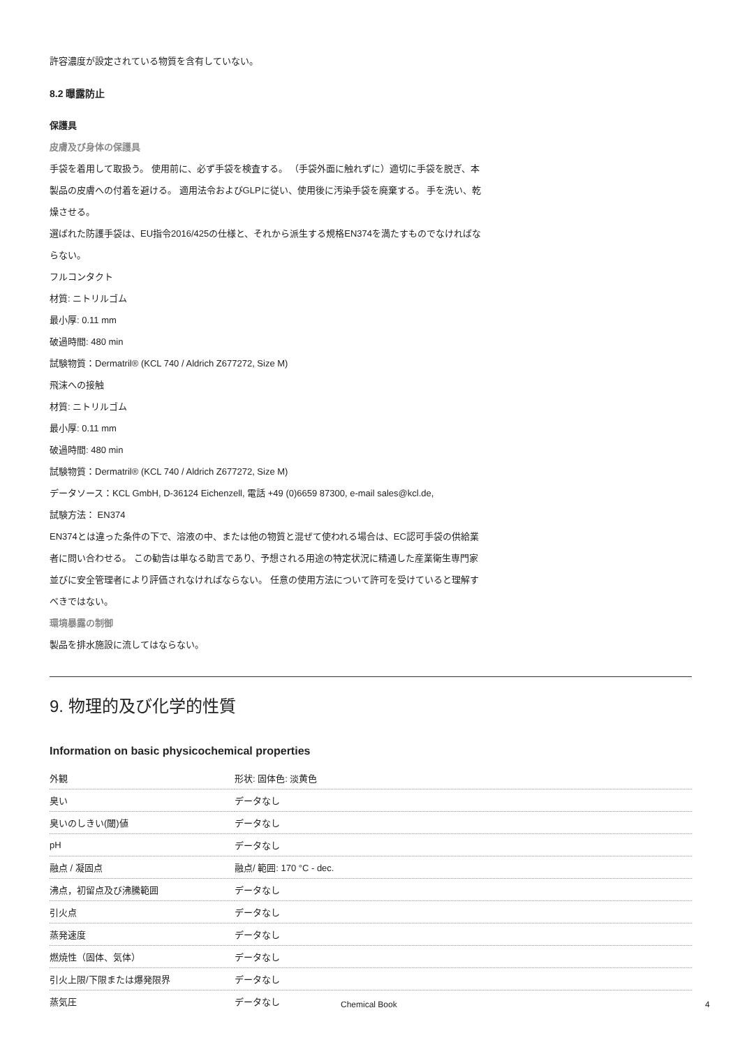許容濃度が設定されている物質を含有していない。
8.2 曝露防止
保護具
皮膚及び身体の保護具
手袋を着用して取扱う。 使用前に、必ず手袋を検査する。 （手袋外面に触れずに）適切に手袋を脱ぎ、本製品の皮膚への付着を避ける。 適用法令およびGLPに従い、使用後に汚染手袋を廃棄する。 手を洗い、乾燥させる。
選ばれた防護手袋は、EU指令2016/425の仕様と、それから派生する規格EN374を満たすものでなければならない。
フルコンタクト
材質: ニトリルゴム
最小厚: 0.11 mm
破過時間: 480 min
試験物質：Dermatril® (KCL 740 / Aldrich Z677272, Size M)
飛沫への接触
材質: ニトリルゴム
最小厚: 0.11 mm
破過時間: 480 min
試験物質：Dermatril® (KCL 740 / Aldrich Z677272, Size M)
データソース：KCL GmbH, D-36124 Eichenzell, 電話 +49 (0)6659 87300, e-mail sales@kcl.de,
試験方法： EN374
EN374とは違った条件の下で、溶液の中、または他の物質と混ぜて使われる場合は、EC認可手袋の供給業者に問い合わせる。 この勧告は単なる助言であり、予想される用途の特定状況に精通した産業衛生専門家並びに安全管理者により評価されなければならない。 任意の使用方法について許可を受けていると理解すべきではない。
環境暴露の制御
製品を排水施設に流してはならない。
9. 物理的及び化学的性質
Information on basic physicochemical properties
| 外観 | 形状: 固体色: 淡黄色 |
| 臭い | データなし |
| 臭いのしきい(閾)値 | データなし |
| pH | データなし |
| 融点 / 凝固点 | 融点/ 範囲: 170 °C - dec. |
| 沸点，初留点及び沸騰範囲 | データなし |
| 引火点 | データなし |
| 蒸発速度 | データなし |
| 燃焼性（固体、気体） | データなし |
| 引火上限/下限または爆発限界 | データなし |
| 蒸気圧 | データなし |
Chemical Book 4